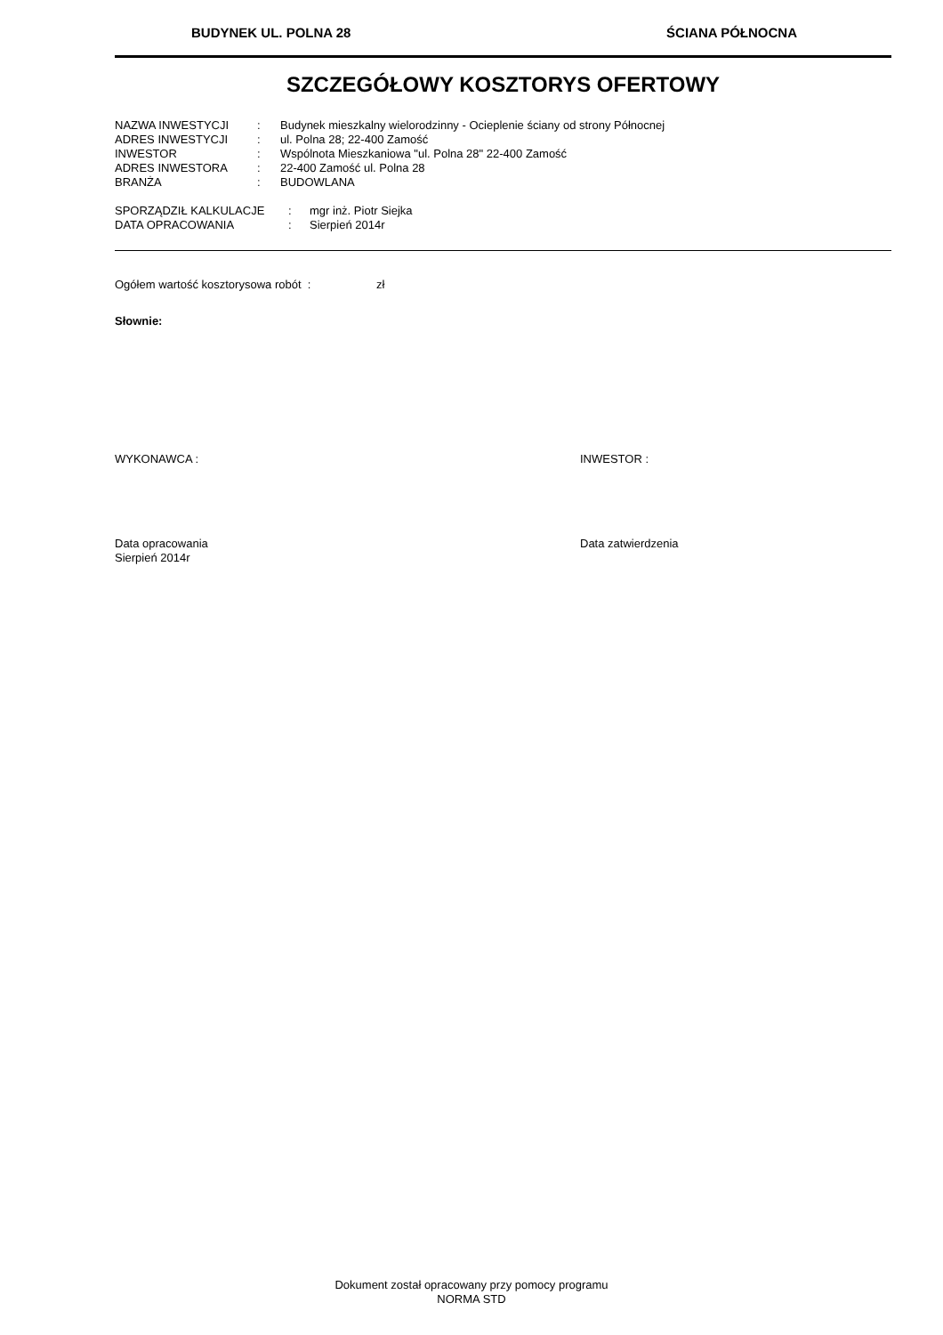BUDYNEK UL. POLNA 28 ŚCIANA PÓŁNOCNA
SZCZEGÓŁOWY KOSZTORYS OFERTOWY
| NAZWA INWESTYCJI | : | Budynek mieszkalny wielorodzinny - Ocieplenie ściany od strony Północnej |
| ADRES INWESTYCJI | : | ul. Polna 28; 22-400 Zamość |
| INWESTOR | : | Wspólnota Mieszkaniowa "ul. Polna 28" 22-400 Zamość |
| ADRES INWESTORA | : | 22-400 Zamość ul. Polna 28 |
| BRANŻA | : | BUDOWLANA |
| SPORZĄDZIŁ KALKULACJE | : | mgr inż. Piotr Siejka |
| DATA OPRACOWANIA | : | Sierpień 2014r |
Ogółem wartość kosztorysowa robót : zł
Słownie:
WYKONAWCA : INWESTOR :
Data opracowania
Sierpień 2014r
Data zatwierdzenia
Dokument został opracowany przy pomocy programu
NORMA STD